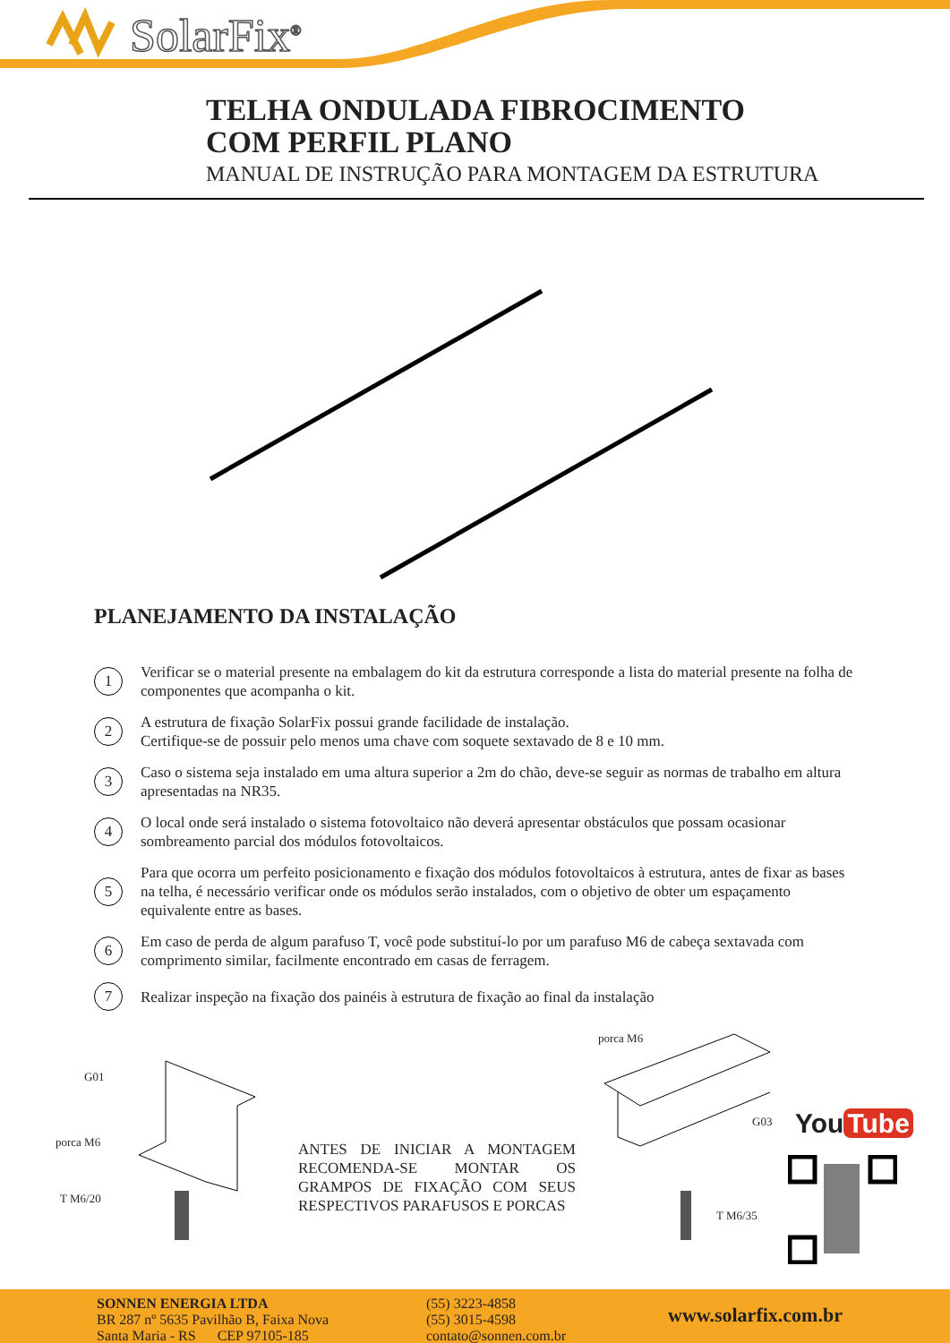SolarFix<sup>®</sup>
TELHA ONDULADA FIBROCIMENTO
COM PERFIL PLANO
MANUAL DE INSTRUÇÃO PARA MONTAGEM DA ESTRUTURA
PLANEJAMENTO DA INSTALAÇÃO
1 Verificar se o material presente na embalagem do kit da estrutura corresponde a lista do material presente na folha de componentes que acompanha o kit.
2 A estrutura de fixação SolarFix possui grande facilidade de instalação.
Certifique-se de possuir pelo menos uma chave com soquete sextavado de 8 e 10 mm.
3 Caso o sistema seja instalado em uma altura superior a 2m do chão, deve-se seguir as normas de trabalho em altura apresentadas na NR35.
4 O local onde será instalado o sistema fotovoltaico não deverá apresentar obstáculos que possam ocasionar sombreamento parcial dos módulos fotovoltaicos.
5 Para que ocorra um perfeito posicionamento e fixação dos módulos fotovoltaicos à estrutura, antes de fixar as bases na telha, é necessário verificar onde os módulos serão instalados, com o objetivo de obter um espaçamento equivalente entre as bases.
6 Em caso de perda de algum parafuso T, você pode substituí-lo por um parafuso M6 de cabeça sextavada com comprimento similar, facilmente encontrado em casas de ferragem.
7 Realizar inspeção na fixação dos painéis à estrutura de fixação ao final da instalação
G01
porca M6
T M6/20
ANTES DE INICIAR A MONTAGEM RECOMENDA-SE MONTAR OS GRAMPOS DE FIXAÇÃO COM SEUS RESPECTIVOS PARAFUSOS E PORCAS
porca M6
G03
T M6/35
You Tube
SONNEN ENERGIA LTDA
BR 287 nº 5635 Pavilhão B, Faixa Nova
Santa Maria - RS CEP 97105-185
(55) 3223-4858
(55) 3015-4598
contato@sonnen.com.br
www.solarfix.com.br